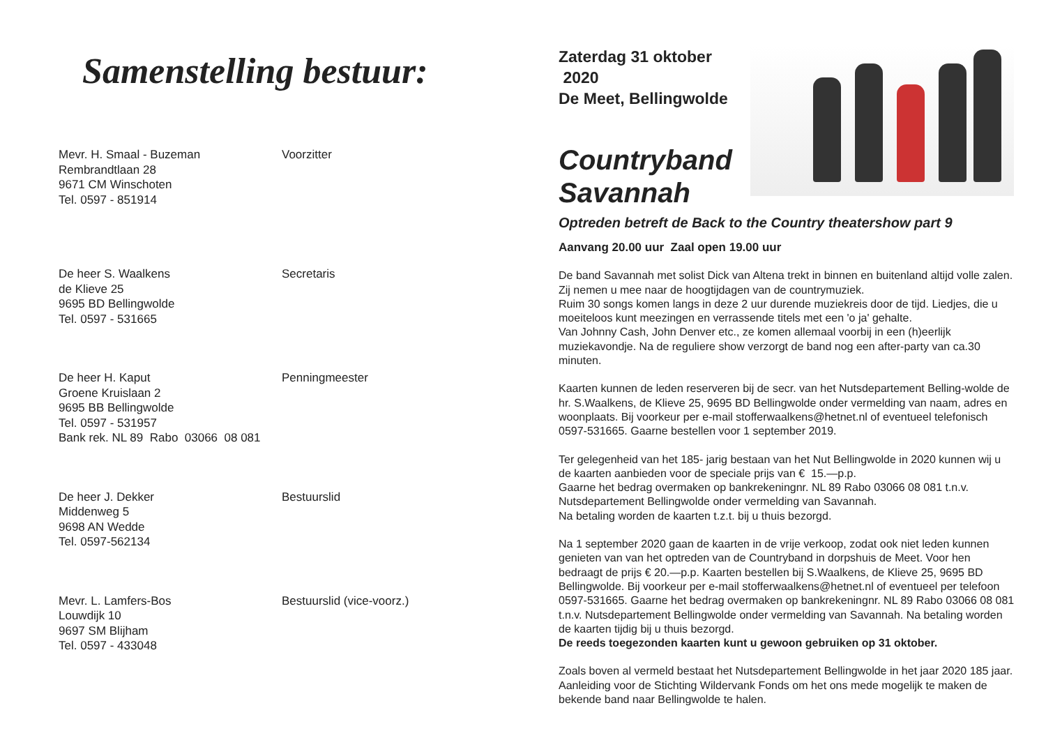Samenstelling bestuur:
Mevr. H. Smaal - Buzeman
Rembrandtlaan 28
9671 CM Winschoten
Tel. 0597 - 851914
Voorzitter
De heer S. Waalkens
de Klieve 25
9695 BD Bellingwolde
Tel. 0597 - 531665
Secretaris
De heer H. Kaput
Groene Kruislaan 2
9695 BB Bellingwolde
Tel. 0597 - 531957
Bank rek. NL 89 Rabo 03066 08 081
Penningmeester
De heer J. Dekker
Middenweg 5
9698 AN Wedde
Tel. 0597-562134
Bestuurslid
Mevr. L. Lamfers-Bos
Louwdijk 10
9697 SM Blijham
Tel. 0597 - 433048
Bestuurslid (vice-voorz.)
Zaterdag 31 oktober 2020
De Meet, Bellingwolde
Countryband
Savannah
Optreden betreft de Back to the Country theatershow part 9
Aanvang 20.00 uur Zaal open 19.00 uur
De band Savannah met solist Dick van Altena trekt in binnen en buitenland altijd volle zalen. Zij nemen u mee naar de hoogtijdagen van de countrymuziek.
Ruim 30 songs komen langs in deze 2 uur durende muziekreis door de tijd. Liedjes, die u moeiteloos kunt meezingen en verrassende titels met een 'o ja' gehalte.
Van Johnny Cash, John Denver etc., ze komen allemaal voorbij in een (h)eerlijk muziekavondje. Na de reguliere show verzorgt de band nog een after-party van ca.30 minuten.
Kaarten kunnen de leden reserveren bij de secr. van het Nutsdepartement Belling-wolde de hr. S.Waalkens, de Klieve 25, 9695 BD Bellingwolde onder vermelding van naam, adres en woonplaats. Bij voorkeur per e-mail stofferwaalkens@hetnet.nl of eventueel telefonisch 0597-531665. Gaarne bestellen voor 1 september 2019.
Ter gelegenheid van het 185- jarig bestaan van het Nut Bellingwolde in 2020 kunnen wij u de kaarten aanbieden voor de speciale prijs van € 15.—p.p.
Gaarne het bedrag overmaken op bankrekeningnr. NL 89 Rabo 03066 08 081 t.n.v. Nutsdepartement Bellingwolde onder vermelding van Savannah.
Na betaling worden de kaarten t.z.t. bij u thuis bezorgd.
Na 1 september 2020 gaan de kaarten in de vrije verkoop, zodat ook niet leden kunnen genieten van van het optreden van de Countryband in dorpshuis de Meet. Voor hen bedraagt de prijs € 20.—p.p. Kaarten bestellen bij S.Waalkens, de Klieve 25, 9695 BD Bellingwolde. Bij voorkeur per e-mail stofferwaalkens@hetnet.nl of eventueel per telefoon 0597-531665. Gaarne het bedrag overmaken op bankrekeningnr. NL 89 Rabo 03066 08 081 t.n.v. Nutsdepartement Bellingwolde onder vermelding van Savannah. Na betaling worden de kaarten tijdig bij u thuis bezorgd.
De reeds toegezonden kaarten kunt u gewoon gebruiken op 31 oktober.
Zoals boven al vermeld bestaat het Nutsdepartement Bellingwolde in het jaar 2020 185 jaar. Aanleiding voor de Stichting Wildervank Fonds om het ons mede mogelijk te maken de bekende band naar Bellingwolde te halen.